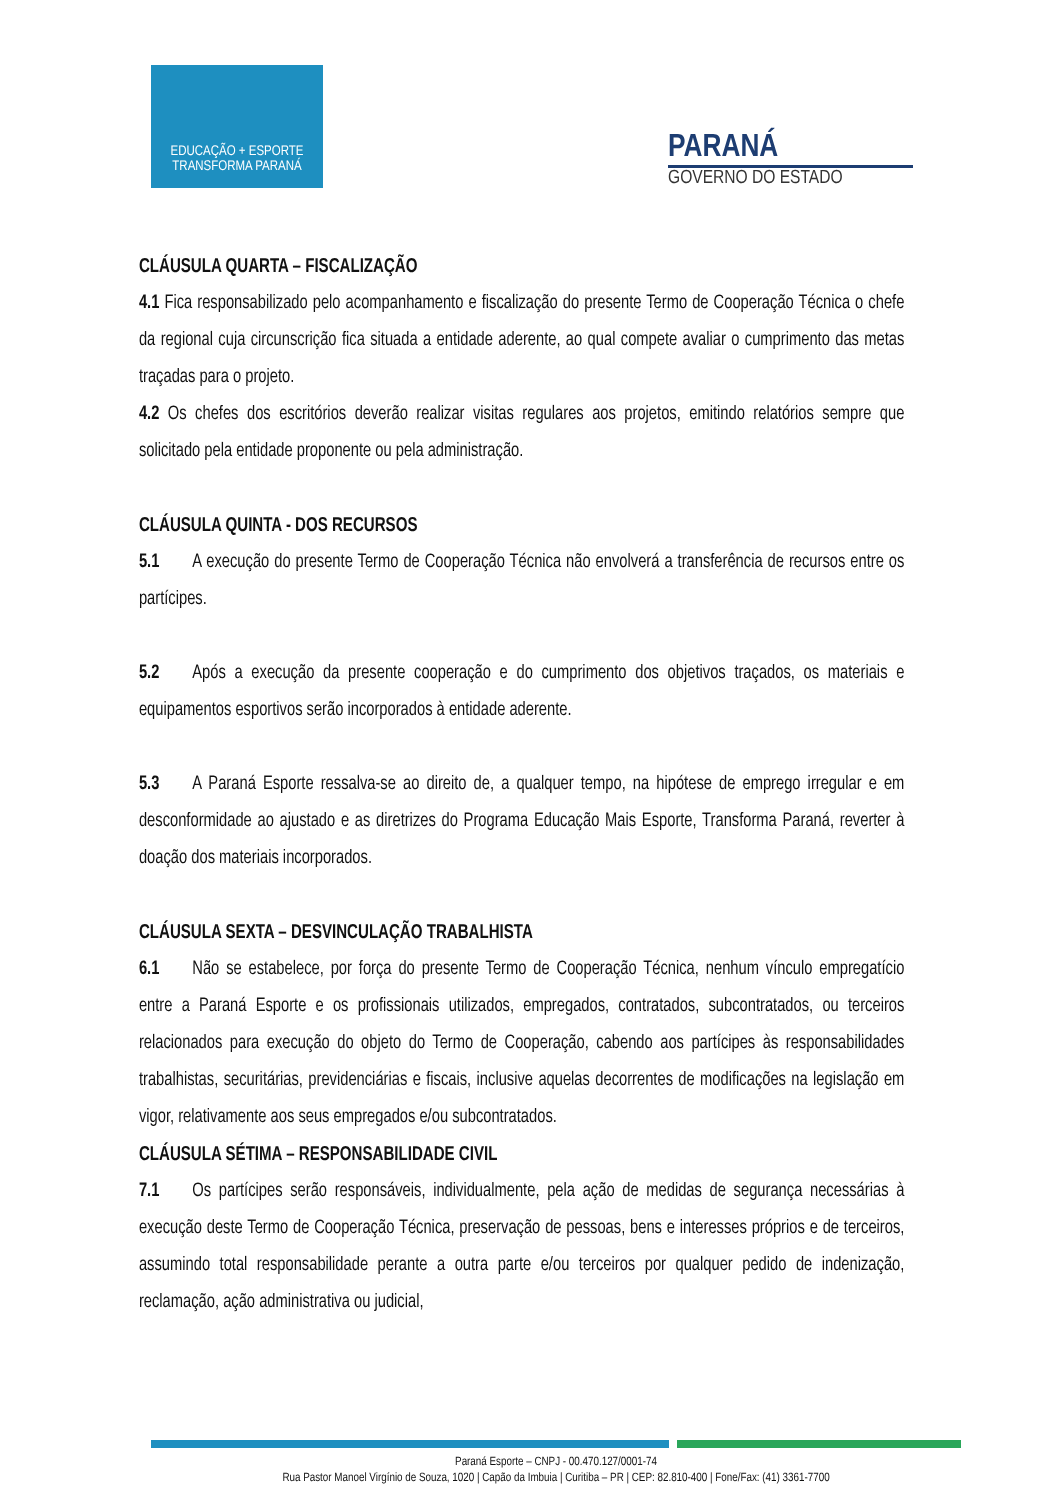EDUCAÇÃO + ESPORTE
TRANSFORMA PARANÁ
PARANÁ
GOVERNO DO ESTADO
CLÁUSULA QUARTA – FISCALIZAÇÃO
4.1 Fica responsabilizado pelo acompanhamento e fiscalização do presente Termo de Cooperação Técnica o chefe da regional cuja circunscrição fica situada a entidade aderente, ao qual compete avaliar o cumprimento das metas traçadas para o projeto.
4.2 Os chefes dos escritórios deverão realizar visitas regulares aos projetos, emitindo relatórios sempre que solicitado pela entidade proponente ou pela administração.
CLÁUSULA QUINTA - DOS RECURSOS
5.1 A execução do presente Termo de Cooperação Técnica não envolverá a transferência de recursos entre os partícipes.
5.2 Após a execução da presente cooperação e do cumprimento dos objetivos traçados, os materiais e equipamentos esportivos serão incorporados à entidade aderente.
5.3 A Paraná Esporte ressalva-se ao direito de, a qualquer tempo, na hipótese de emprego irregular e em desconformidade ao ajustado e as diretrizes do Programa Educação Mais Esporte, Transforma Paraná, reverter à doação dos materiais incorporados.
CLÁUSULA SEXTA – DESVINCULAÇÃO TRABALHISTA
6.1 Não se estabelece, por força do presente Termo de Cooperação Técnica, nenhum vínculo empregatício entre a Paraná Esporte e os profissionais utilizados, empregados, contratados, subcontratados, ou terceiros relacionados para execução do objeto do Termo de Cooperação, cabendo aos partícipes às responsabilidades trabalhistas, securitárias, previdenciárias e fiscais, inclusive aquelas decorrentes de modificações na legislação em vigor, relativamente aos seus empregados e/ou subcontratados.
CLÁUSULA SÉTIMA – RESPONSABILIDADE CIVIL
7.1 Os partícipes serão responsáveis, individualmente, pela ação de medidas de segurança necessárias à execução deste Termo de Cooperação Técnica, preservação de pessoas, bens e interesses próprios e de terceiros, assumindo total responsabilidade perante a outra parte e/ou terceiros por qualquer pedido de indenização, reclamação, ação administrativa ou judicial,
Paraná Esporte – CNPJ - 00.470.127/0001-74
Rua Pastor Manoel Virgínio de Souza, 1020 | Capão da Imbuia | Curitiba – PR | CEP: 82.810-400 | Fone/Fax: (41) 3361-7700